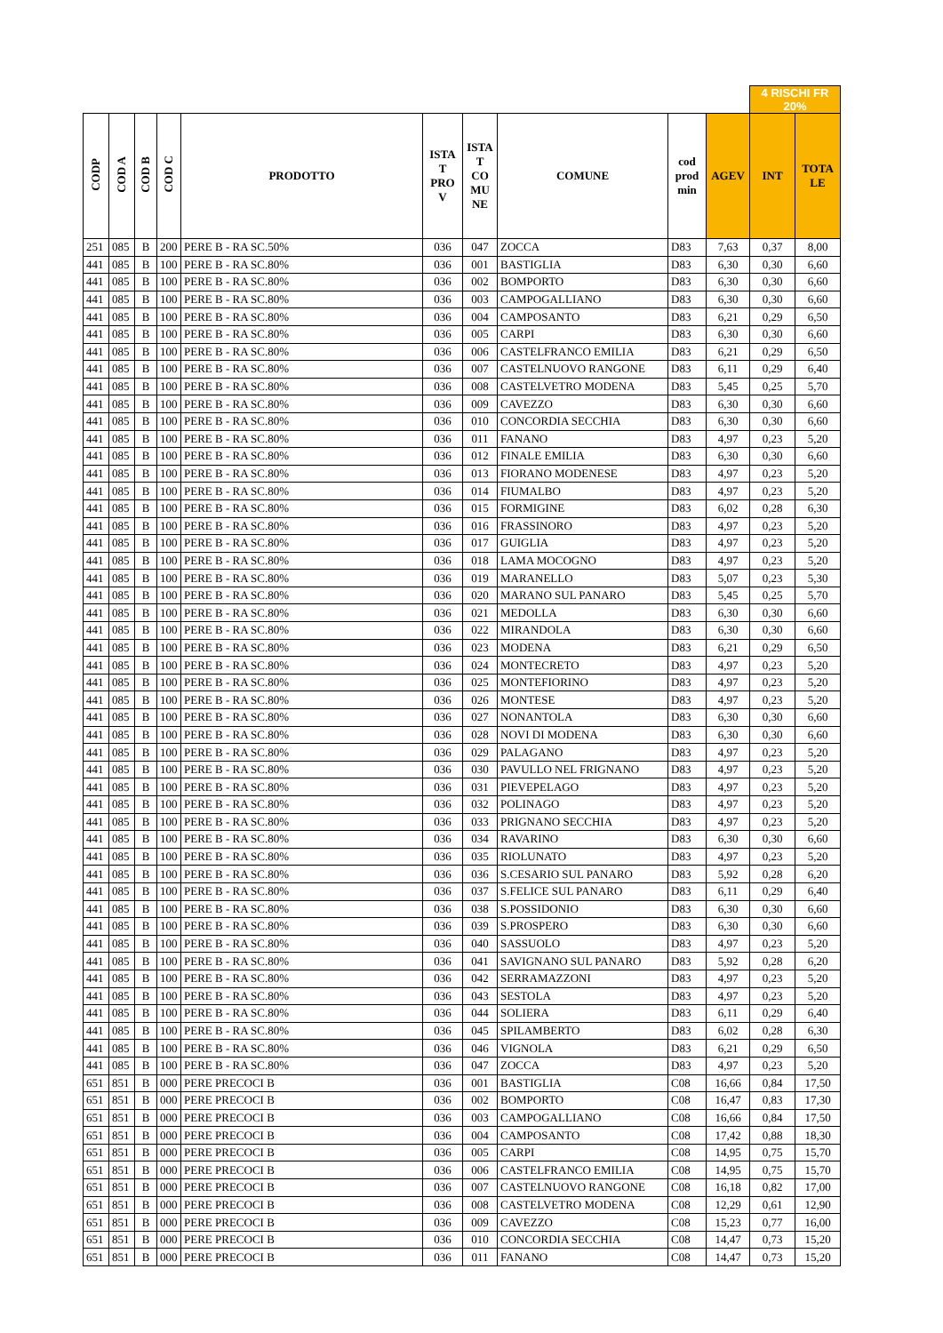| | | | | | | | | | | 4 RISCHI FR 20% | |
| CODP | COD A | COD B | COD C | PRODOTTO | ISTA T PRO V | ISTA T CO MU NE | COMUNE | cod prod min | AGEV | INT | TOTA LE |
| 251 | 085 | B | 200 | PERE B - RA SC.50% | 036 | 047 | ZOCCA | D83 | 7,63 | 0,37 | 8,00 |
| 441 | 085 | B | 100 | PERE B - RA SC.80% | 036 | 001 | BASTIGLIA | D83 | 6,30 | 0,30 | 6,60 |
| 441 | 085 | B | 100 | PERE B - RA SC.80% | 036 | 002 | BOMPORTO | D83 | 6,30 | 0,30 | 6,60 |
| 441 | 085 | B | 100 | PERE B - RA SC.80% | 036 | 003 | CAMPOGALLIANO | D83 | 6,30 | 0,30 | 6,60 |
| 441 | 085 | B | 100 | PERE B - RA SC.80% | 036 | 004 | CAMPOSANTO | D83 | 6,21 | 0,29 | 6,50 |
| 441 | 085 | B | 100 | PERE B - RA SC.80% | 036 | 005 | CARPI | D83 | 6,30 | 0,30 | 6,60 |
| 441 | 085 | B | 100 | PERE B - RA SC.80% | 036 | 006 | CASTELFRANCO EMILIA | D83 | 6,21 | 0,29 | 6,50 |
| 441 | 085 | B | 100 | PERE B - RA SC.80% | 036 | 007 | CASTELNUOVO RANGONE | D83 | 6,11 | 0,29 | 6,40 |
| 441 | 085 | B | 100 | PERE B - RA SC.80% | 036 | 008 | CASTELVETRO MODENA | D83 | 5,45 | 0,25 | 5,70 |
| 441 | 085 | B | 100 | PERE B - RA SC.80% | 036 | 009 | CAVEZZO | D83 | 6,30 | 0,30 | 6,60 |
| 441 | 085 | B | 100 | PERE B - RA SC.80% | 036 | 010 | CONCORDIA SECCHIA | D83 | 6,30 | 0,30 | 6,60 |
| 441 | 085 | B | 100 | PERE B - RA SC.80% | 036 | 011 | FANANO | D83 | 4,97 | 0,23 | 5,20 |
| 441 | 085 | B | 100 | PERE B - RA SC.80% | 036 | 012 | FINALE EMILIA | D83 | 6,30 | 0,30 | 6,60 |
| 441 | 085 | B | 100 | PERE B - RA SC.80% | 036 | 013 | FIORANO MODENESE | D83 | 4,97 | 0,23 | 5,20 |
| 441 | 085 | B | 100 | PERE B - RA SC.80% | 036 | 014 | FIUMALBO | D83 | 4,97 | 0,23 | 5,20 |
| 441 | 085 | B | 100 | PERE B - RA SC.80% | 036 | 015 | FORMIGINE | D83 | 6,02 | 0,28 | 6,30 |
| 441 | 085 | B | 100 | PERE B - RA SC.80% | 036 | 016 | FRASSINORO | D83 | 4,97 | 0,23 | 5,20 |
| 441 | 085 | B | 100 | PERE B - RA SC.80% | 036 | 017 | GUIGLIA | D83 | 4,97 | 0,23 | 5,20 |
| 441 | 085 | B | 100 | PERE B - RA SC.80% | 036 | 018 | LAMA MOCOGNO | D83 | 4,97 | 0,23 | 5,20 |
| 441 | 085 | B | 100 | PERE B - RA SC.80% | 036 | 019 | MARANELLO | D83 | 5,07 | 0,23 | 5,30 |
| 441 | 085 | B | 100 | PERE B - RA SC.80% | 036 | 020 | MARANO SUL PANARO | D83 | 5,45 | 0,25 | 5,70 |
| 441 | 085 | B | 100 | PERE B - RA SC.80% | 036 | 021 | MEDOLLA | D83 | 6,30 | 0,30 | 6,60 |
| 441 | 085 | B | 100 | PERE B - RA SC.80% | 036 | 022 | MIRANDOLA | D83 | 6,30 | 0,30 | 6,60 |
| 441 | 085 | B | 100 | PERE B - RA SC.80% | 036 | 023 | MODENA | D83 | 6,21 | 0,29 | 6,50 |
| 441 | 085 | B | 100 | PERE B - RA SC.80% | 036 | 024 | MONTECRETO | D83 | 4,97 | 0,23 | 5,20 |
| 441 | 085 | B | 100 | PERE B - RA SC.80% | 036 | 025 | MONTEFIORINO | D83 | 4,97 | 0,23 | 5,20 |
| 441 | 085 | B | 100 | PERE B - RA SC.80% | 036 | 026 | MONTESE | D83 | 4,97 | 0,23 | 5,20 |
| 441 | 085 | B | 100 | PERE B - RA SC.80% | 036 | 027 | NONANTOLA | D83 | 6,30 | 0,30 | 6,60 |
| 441 | 085 | B | 100 | PERE B - RA SC.80% | 036 | 028 | NOVI DI MODENA | D83 | 6,30 | 0,30 | 6,60 |
| 441 | 085 | B | 100 | PERE B - RA SC.80% | 036 | 029 | PALAGANO | D83 | 4,97 | 0,23 | 5,20 |
| 441 | 085 | B | 100 | PERE B - RA SC.80% | 036 | 030 | PAVULLO NEL FRIGNANO | D83 | 4,97 | 0,23 | 5,20 |
| 441 | 085 | B | 100 | PERE B - RA SC.80% | 036 | 031 | PIEVEPELAGO | D83 | 4,97 | 0,23 | 5,20 |
| 441 | 085 | B | 100 | PERE B - RA SC.80% | 036 | 032 | POLINAGO | D83 | 4,97 | 0,23 | 5,20 |
| 441 | 085 | B | 100 | PERE B - RA SC.80% | 036 | 033 | PRIGNANO SECCHIA | D83 | 4,97 | 0,23 | 5,20 |
| 441 | 085 | B | 100 | PERE B - RA SC.80% | 036 | 034 | RAVARINO | D83 | 6,30 | 0,30 | 6,60 |
| 441 | 085 | B | 100 | PERE B - RA SC.80% | 036 | 035 | RIOLUNATO | D83 | 4,97 | 0,23 | 5,20 |
| 441 | 085 | B | 100 | PERE B - RA SC.80% | 036 | 036 | S.CESARIO SUL PANARO | D83 | 5,92 | 0,28 | 6,20 |
| 441 | 085 | B | 100 | PERE B - RA SC.80% | 036 | 037 | S.FELICE SUL PANARO | D83 | 6,11 | 0,29 | 6,40 |
| 441 | 085 | B | 100 | PERE B - RA SC.80% | 036 | 038 | S.POSSIDONIO | D83 | 6,30 | 0,30 | 6,60 |
| 441 | 085 | B | 100 | PERE B - RA SC.80% | 036 | 039 | S.PROSPERO | D83 | 6,30 | 0,30 | 6,60 |
| 441 | 085 | B | 100 | PERE B - RA SC.80% | 036 | 040 | SASSUOLO | D83 | 4,97 | 0,23 | 5,20 |
| 441 | 085 | B | 100 | PERE B - RA SC.80% | 036 | 041 | SAVIGNANO SUL PANARO | D83 | 5,92 | 0,28 | 6,20 |
| 441 | 085 | B | 100 | PERE B - RA SC.80% | 036 | 042 | SERRAMAZZONI | D83 | 4,97 | 0,23 | 5,20 |
| 441 | 085 | B | 100 | PERE B - RA SC.80% | 036 | 043 | SESTOLA | D83 | 4,97 | 0,23 | 5,20 |
| 441 | 085 | B | 100 | PERE B - RA SC.80% | 036 | 044 | SOLIERA | D83 | 6,11 | 0,29 | 6,40 |
| 441 | 085 | B | 100 | PERE B - RA SC.80% | 036 | 045 | SPILAMBERTO | D83 | 6,02 | 0,28 | 6,30 |
| 441 | 085 | B | 100 | PERE B - RA SC.80% | 036 | 046 | VIGNOLA | D83 | 6,21 | 0,29 | 6,50 |
| 441 | 085 | B | 100 | PERE B - RA SC.80% | 036 | 047 | ZOCCA | D83 | 4,97 | 0,23 | 5,20 |
| 651 | 851 | B | 000 | PERE PRECOCI B | 036 | 001 | BASTIGLIA | C08 | 16,66 | 0,84 | 17,50 |
| 651 | 851 | B | 000 | PERE PRECOCI B | 036 | 002 | BOMPORTO | C08 | 16,47 | 0,83 | 17,30 |
| 651 | 851 | B | 000 | PERE PRECOCI B | 036 | 003 | CAMPOGALLIANO | C08 | 16,66 | 0,84 | 17,50 |
| 651 | 851 | B | 000 | PERE PRECOCI B | 036 | 004 | CAMPOSANTO | C08 | 17,42 | 0,88 | 18,30 |
| 651 | 851 | B | 000 | PERE PRECOCI B | 036 | 005 | CARPI | C08 | 14,95 | 0,75 | 15,70 |
| 651 | 851 | B | 000 | PERE PRECOCI B | 036 | 006 | CASTELFRANCO EMILIA | C08 | 14,95 | 0,75 | 15,70 |
| 651 | 851 | B | 000 | PERE PRECOCI B | 036 | 007 | CASTELNUOVO RANGONE | C08 | 16,18 | 0,82 | 17,00 |
| 651 | 851 | B | 000 | PERE PRECOCI B | 036 | 008 | CASTELVETRO MODENA | C08 | 12,29 | 0,61 | 12,90 |
| 651 | 851 | B | 000 | PERE PRECOCI B | 036 | 009 | CAVEZZO | C08 | 15,23 | 0,77 | 16,00 |
| 651 | 851 | B | 000 | PERE PRECOCI B | 036 | 010 | CONCORDIA SECCHIA | C08 | 14,47 | 0,73 | 15,20 |
| 651 | 851 | B | 000 | PERE PRECOCI B | 036 | 011 | FANANO | C08 | 14,47 | 0,73 | 15,20 |